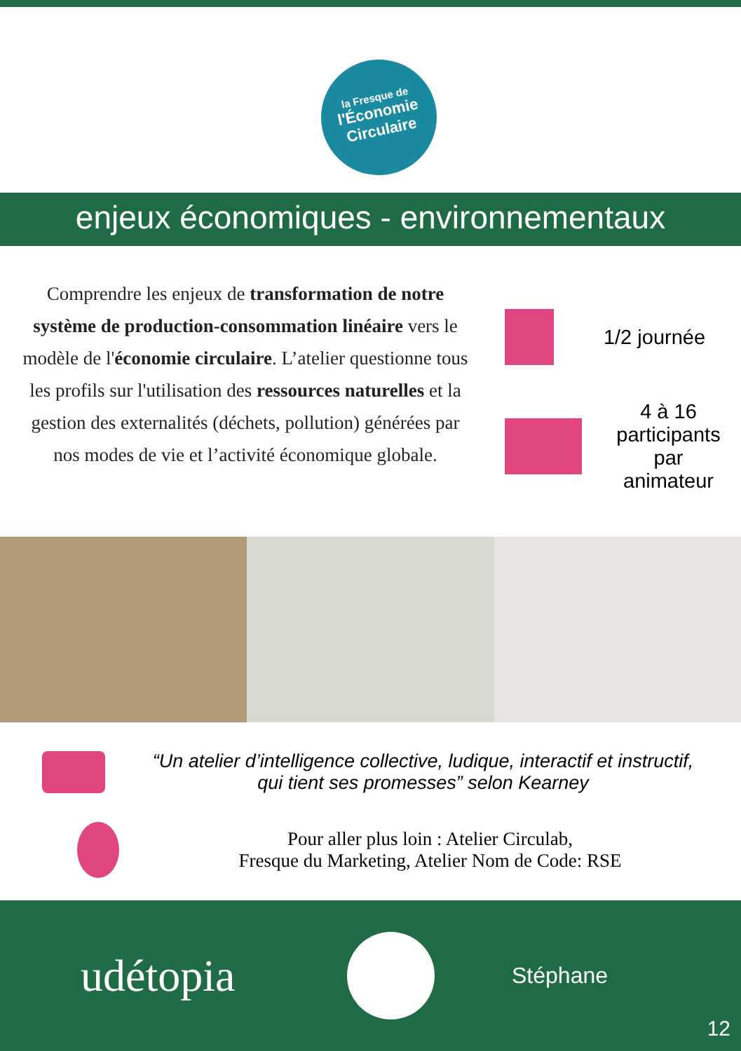la Fresque de
l'Économie
Circulaire
enjeux économiques - environnementaux
Comprendre les enjeux de transformation de notre système de production-consommation linéaire vers le modèle de l'économie circulaire. L’atelier questionne tous les profils sur l'utilisation des ressources naturelles et la gestion des externalités (déchets, pollution) générées par nos modes de vie et l’activité économique globale.
1/2 journée
4 à 16 participants par animateur
“Un atelier d’intelligence collective, ludique, interactif et instructif, qui tient ses promesses” selon Kearney
Pour aller plus loin : Atelier Circulab,
Fresque du Marketing, Atelier Nom de Code: RSE
udétopia
Stéphane
12